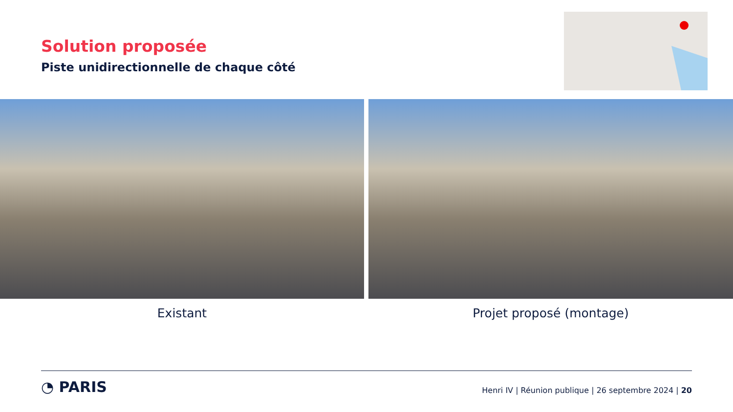Solution proposée
Piste unidirectionnelle de chaque côté
Existant Projet proposé (montage)
◔ PARIS
Henri IV | Réunion publique | 26 septembre 2024 | 20